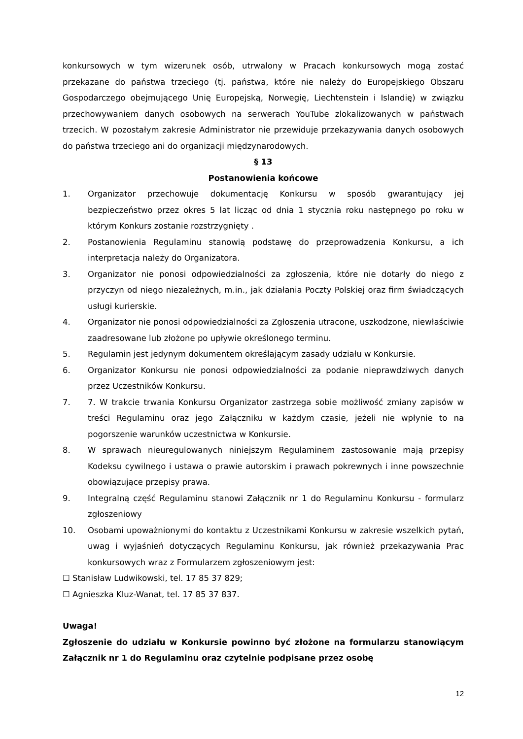konkursowych w tym wizerunek osób, utrwalony w Pracach konkursowych mogą zostać przekazane do państwa trzeciego (tj. państwa, które nie należy do Europejskiego Obszaru Gospodarczego obejmującego Unię Europejską, Norwegię, Liechtenstein i Islandię) w związku przechowywaniem danych osobowych na serwerach YouTube zlokalizowanych w państwach trzecich. W pozostałym zakresie Administrator nie przewiduje przekazywania danych osobowych do państwa trzeciego ani do organizacji międzynarodowych.
§ 13
Postanowienia końcowe
1. Organizator przechowuje dokumentację Konkursu w sposób gwarantujący jej bezpieczeństwo przez okres 5 lat licząc od dnia 1 stycznia roku następnego po roku w którym Konkurs zostanie rozstrzygnięty .
2. Postanowienia Regulaminu stanowią podstawę do przeprowadzenia Konkursu, a ich interpretacja należy do Organizatora.
3. Organizator nie ponosi odpowiedzialności za zgłoszenia, które nie dotarły do niego z przyczyn od niego niezależnych, m.in., jak działania Poczty Polskiej oraz firm świadczących usługi kurierskie.
4. Organizator nie ponosi odpowiedzialności za Zgłoszenia utracone, uszkodzone, niewłaściwie zaadresowane lub złożone po upływie określonego terminu.
5. Regulamin jest jedynym dokumentem określającym zasady udziału w Konkursie.
6. Organizator Konkursu nie ponosi odpowiedzialności za podanie nieprawdziwych danych przez Uczestników Konkursu.
7. 7. W trakcie trwania Konkursu Organizator zastrzega sobie możliwość zmiany zapisów w treści Regulaminu oraz jego Załączniku w każdym czasie, jeżeli nie wpłynie to na pogorszenie warunków uczestnictwa w Konkursie.
8. W sprawach nieuregulowanych niniejszym Regulaminem zastosowanie mają przepisy Kodeksu cywilnego i ustawa o prawie autorskim i prawach pokrewnych i inne powszechnie obowiązujące przepisy prawa.
9. Integralną część Regulaminu stanowi Załącznik nr 1 do Regulaminu Konkursu - formularz zgłoszeniowy
10. Osobami upoważnionymi do kontaktu z Uczestnikami Konkursu w zakresie wszelkich pytań, uwag i wyjaśnień dotyczących Regulaminu Konkursu, jak również przekazywania Prac konkursowych wraz z Formularzem zgłoszeniowym jest:
☐ Stanisław Ludwikowski, tel. 17 85 37 829;
☐ Agnieszka Kluz-Wanat, tel. 17 85 37 837.
Uwaga!
Zgłoszenie do udziału w Konkursie powinno być złożone na formularzu stanowiącym Załącznik nr 1 do Regulaminu oraz czytelnie podpisane przez osobę
12